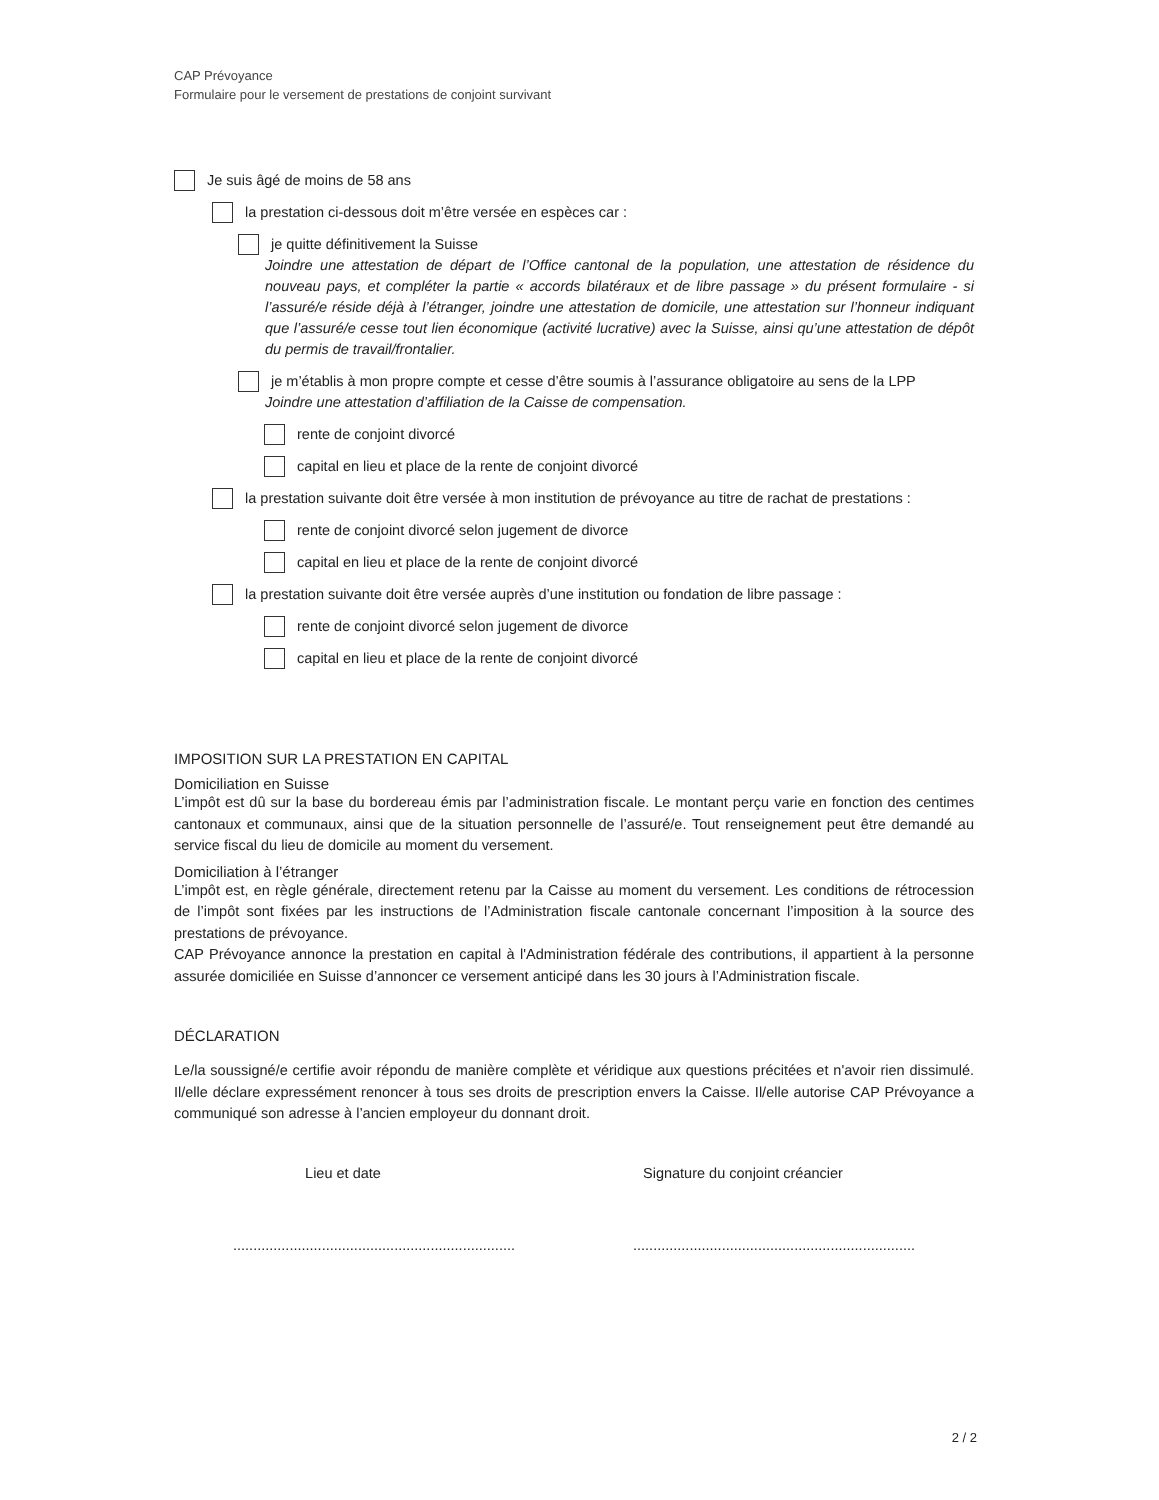CAP Prévoyance
Formulaire pour le versement de prestations de conjoint survivant
Je suis âgé de moins de 58 ans
la prestation ci-dessous doit m’être versée en espèces car :
je quitte définitivement la Suisse
Joindre une attestation de départ de l’Office cantonal de la population, une attestation de résidence du nouveau pays, et compléter la partie « accords bilatéraux et de libre passage » du présent formulaire - si l’assuré/e réside déjà à l’étranger, joindre une attestation de domicile, une attestation sur l’honneur indiquant que l’assuré/e cesse tout lien économique (activité lucrative) avec la Suisse, ainsi qu’une attestation de dépôt du permis de travail/frontalier.
je m’établis à mon propre compte et cesse d’être soumis à l’assurance obligatoire au sens de la LPP
Joindre une attestation d’affiliation de la Caisse de compensation.
rente de conjoint divorcé
capital en lieu et place de la rente de conjoint divorcé
la prestation suivante doit être versée à mon institution de prévoyance au titre de rachat de prestations :
rente de conjoint divorcé selon jugement de divorce
capital en lieu et place de la rente de conjoint divorcé
la prestation suivante doit être versée auprès d’une institution ou fondation de libre passage :
rente de conjoint divorcé selon jugement de divorce
capital en lieu et place de la rente de conjoint divorcé
IMPOSITION SUR LA PRESTATION EN CAPITAL
Domiciliation en Suisse
L’impôt est dû sur la base du bordereau émis par l’administration fiscale. Le montant perçu varie en fonction des centimes cantonaux et communaux, ainsi que de la situation personnelle de l’assuré/e. Tout renseignement peut être demandé au service fiscal du lieu de domicile au moment du versement.
Domiciliation à l’étranger
L’impôt est, en règle générale, directement retenu par la Caisse au moment du versement. Les conditions de rétrocession de l’impôt sont fixées par les instructions de l’Administration fiscale cantonale concernant l’imposition à la source des prestations de prévoyance.
CAP Prévoyance annonce la prestation en capital à l'Administration fédérale des contributions, il appartient à la personne assurée domiciliée en Suisse d’annoncer ce versement anticipé dans les 30 jours à l’Administration fiscale.
DÉCLARATION
Le/la soussigné/e certifie avoir répondu de manière complète et véridique aux questions précitées et n'avoir rien dissimulé. Il/elle déclare expressément renoncer à tous ses droits de prescription envers la Caisse. Il/elle autorise CAP Prévoyance a communiqué son adresse à l’ancien employeur du donnant droit.
Lieu et date Signature du conjoint créancier
............................................................................................................................................
2 / 2